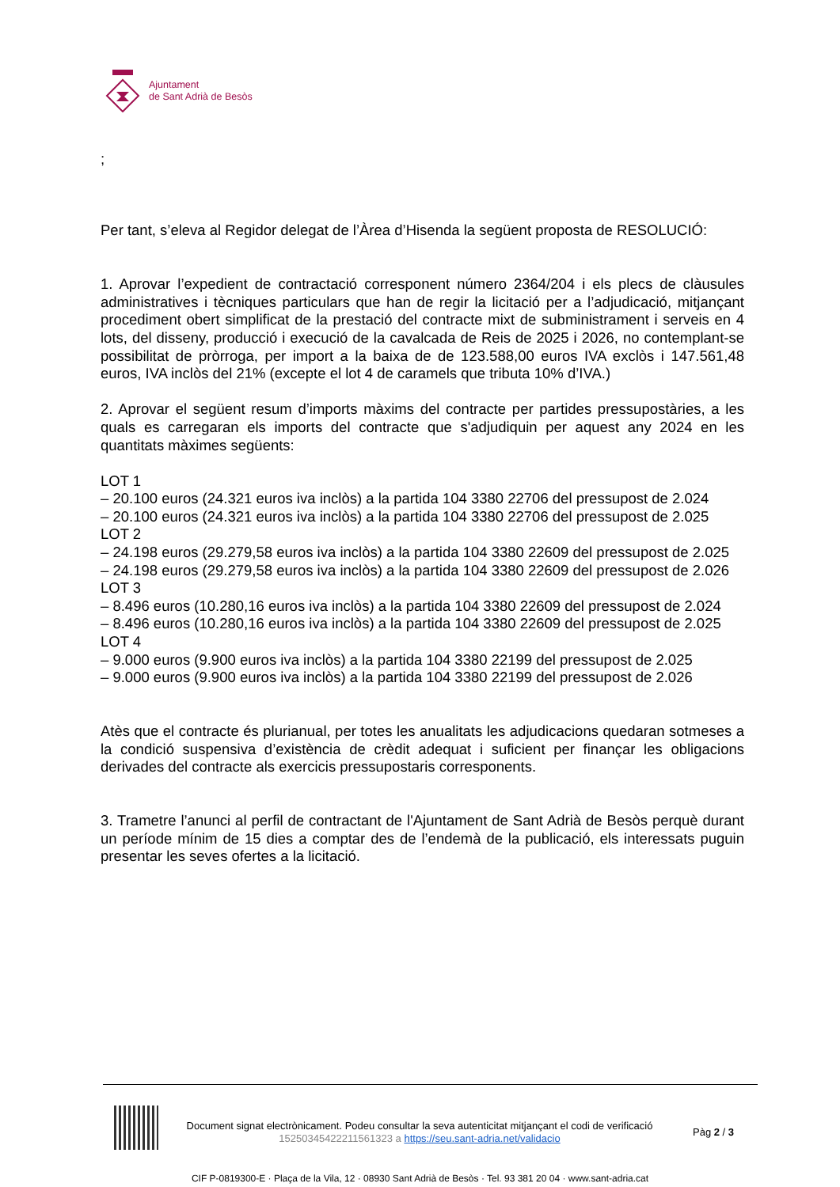Ajuntament
de Sant Adrià de Besòs
;
Per tant, s’eleva al Regidor delegat de l’Àrea d’Hisenda la següent proposta de RESOLUCIÓ:
1. Aprovar l’expedient de contractació corresponent número 2364/204 i els plecs de clàusules administratives i tècniques particulars que han de regir la licitació per a l’adjudicació, mitjançant procediment obert simplificat de la prestació del contracte mixt de subministrament i serveis en 4 lots, del disseny, producció i execució de la cavalcada de Reis de 2025 i 2026, no contemplant-se possibilitat de pròrroga, per import a la baixa de de 123.588,00 euros IVA exclòs i 147.561,48 euros, IVA inclòs del 21% (excepte el lot 4 de caramels que tributa 10% d’IVA.)
2. Aprovar el següent resum d’imports màxims del contracte per partides pressupostàries, a les quals es carregaran els imports del contracte que s'adjudiquin per aquest any 2024 en les quantitats màximes següents:
LOT 1
– 20.100 euros (24.321 euros iva inclòs) a la partida 104 3380 22706 del pressupost de 2.024
– 20.100 euros (24.321 euros iva inclòs) a la partida 104 3380 22706 del pressupost de 2.025
LOT 2
– 24.198 euros (29.279,58 euros iva inclòs) a la partida 104 3380 22609 del pressupost de 2.025
– 24.198 euros (29.279,58 euros iva inclòs) a la partida 104 3380 22609 del pressupost de 2.026
LOT 3
– 8.496 euros (10.280,16 euros iva inclòs) a la partida 104 3380 22609 del pressupost de 2.024
– 8.496 euros (10.280,16 euros iva inclòs) a la partida 104 3380 22609 del pressupost de 2.025
LOT 4
– 9.000 euros (9.900 euros iva inclòs) a la partida 104 3380 22199 del pressupost de 2.025
– 9.000 euros (9.900 euros iva inclòs) a la partida 104 3380 22199 del pressupost de 2.026
Atès que el contracte és plurianual, per totes les anualitats les adjudicacions quedaran sotmeses a la condició suspensiva d’existència de crèdit adequat i suficient per finançar les obligacions derivades del contracte als exercicis pressupostaris corresponents.
3. Trametre l’anunci al perfil de contractant de l'Ajuntament de Sant Adrià de Besòs perquè durant un període mínim de 15 dies a comptar des de l’endemà de la publicació, els interessats puguin presentar les seves ofertes a la licitació.
Document signat electrònicament. Podeu consultar la seva autenticitat mitjançant el codi de verificació 15250345422211561323 a https://seu.sant-adria.net/validacio
Pàg 2 / 3
CIF P-0819300-E · Plaça de la Vila, 12 · 08930 Sant Adrià de Besòs · Tel. 93 381 20 04 · www.sant-adria.cat